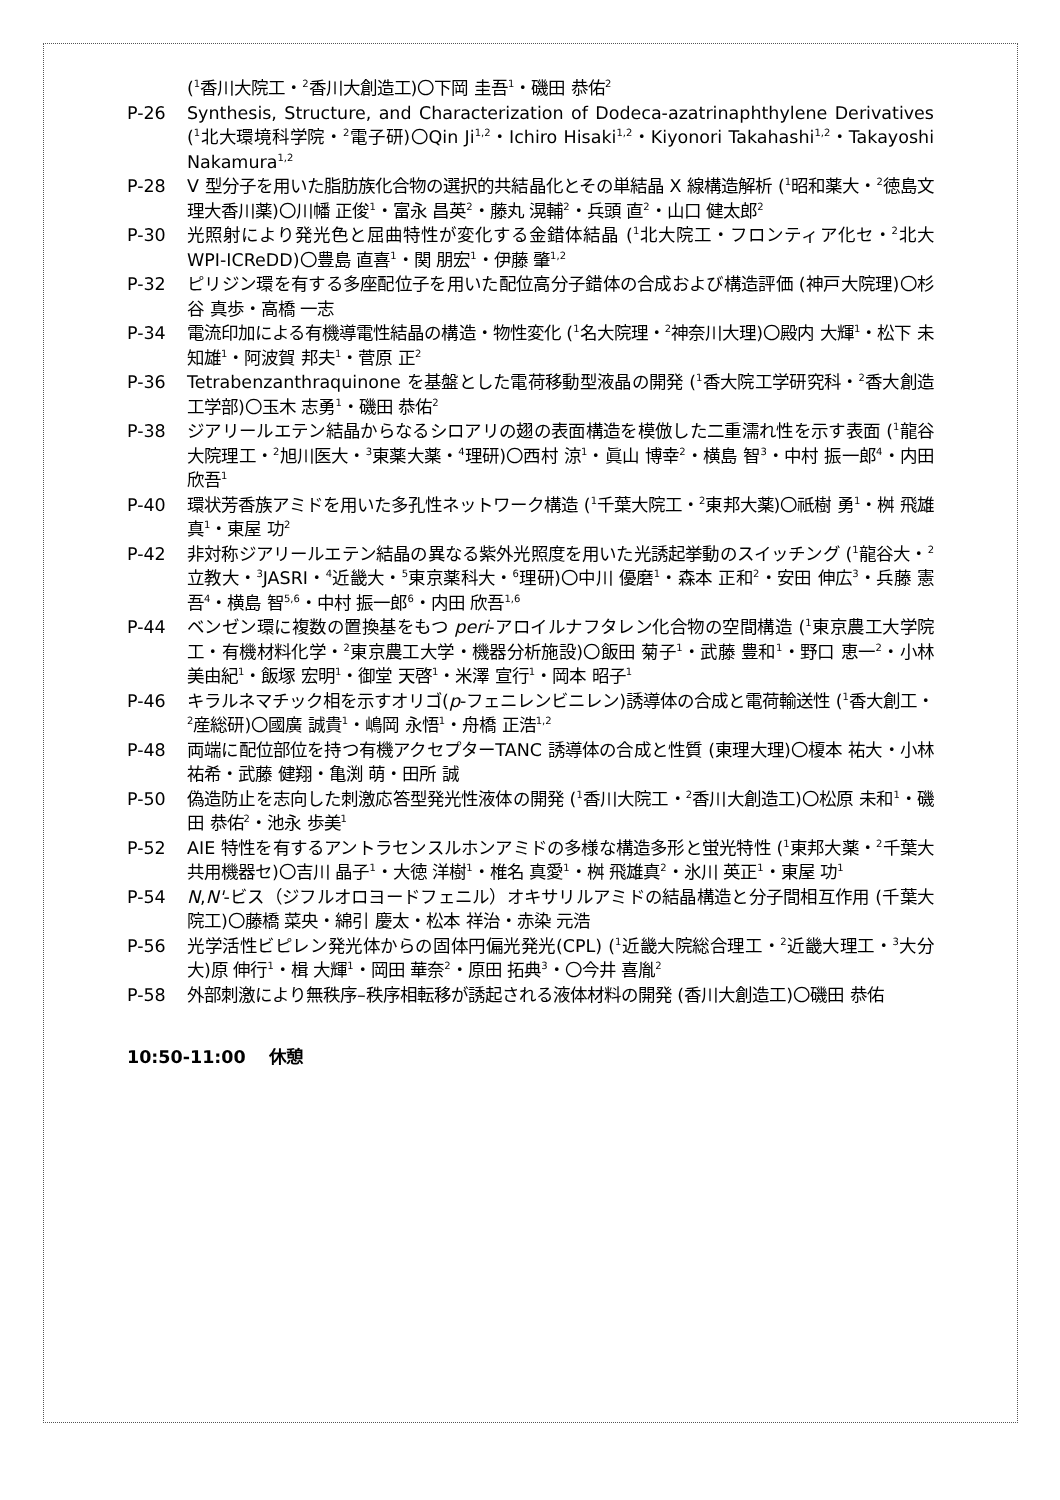(<sup>1</sup>香川大院工・<sup>2</sup>香川大創造工)〇下岡 圭吾<sup>1</sup>・磯田 恭佑<sup>2</sup>
P-26 Synthesis, Structure, and Characterization of Dodeca-azatrinaphthylene Derivatives (<sup>1</sup>北大環境科学院・<sup>2</sup>電子研)〇Qin Ji<sup>1,2</sup>・Ichiro Hisaki<sup>1,2</sup>・Kiyonori Takahashi<sup>1,2</sup>・Takayoshi Nakamura<sup>1,2</sup>
P-28 V 型分子を用いた脂肪族化合物の選択的共結晶化とその単結晶 X 線構造解析 (<sup>1</sup>昭和薬大・<sup>2</sup>徳島文理大香川薬)〇川幡 正俊<sup>1</sup>・富永 昌英<sup>2</sup>・藤丸 滉輔<sup>2</sup>・兵頭 直<sup>2</sup>・山口 健太郎<sup>2</sup>
P-30 光照射により発光色と屈曲特性が変化する金錯体結晶 (<sup>1</sup>北大院工・フロンティア化セ・<sup>2</sup>北大 WPI-ICReDD)〇豊島 直喜<sup>1</sup>・関 朋宏<sup>1</sup>・伊藤 肇<sup>1,2</sup>
P-32 ピリジン環を有する多座配位子を用いた配位高分子錯体の合成および構造評価 (神戸大院理)〇杉谷 真歩・高橋 一志
P-34 電流印加による有機導電性結晶の構造・物性変化 (<sup>1</sup>名大院理・<sup>2</sup>神奈川大理)〇殿内 大輝<sup>1</sup>・松下 未知雄<sup>1</sup>・阿波賀 邦夫<sup>1</sup>・菅原 正<sup>2</sup>
P-36 Tetrabenzanthraquinone を基盤とした電荷移動型液晶の開発 (<sup>1</sup>香大院工学研究科・<sup>2</sup>香大創造工学部)〇玉木 志勇<sup>1</sup>・磯田 恭佑<sup>2</sup>
P-38 ジアリールエテン結晶からなるシロアリの翅の表面構造を模倣した二重濡れ性を示す表面 (<sup>1</sup>龍谷大院理工・<sup>2</sup>旭川医大・<sup>3</sup>東薬大薬・<sup>4</sup>理研)〇西村 涼<sup>1</sup>・眞山 博幸<sup>2</sup>・横島 智<sup>3</sup>・中村 振一郎<sup>4</sup>・内田 欣吾<sup>1</sup>
P-40 環状芳香族アミドを用いた多孔性ネットワーク構造 (<sup>1</sup>千葉大院工・<sup>2</sup>東邦大薬)〇祇樹 勇<sup>1</sup>・桝 飛雄真<sup>1</sup>・東屋 功<sup>2</sup>
P-42 非対称ジアリールエテン結晶の異なる紫外光照度を用いた光誘起挙動のスイッチング (<sup>1</sup>龍谷大・<sup>2</sup>立教大・<sup>3</sup>JASRI・<sup>4</sup>近畿大・<sup>5</sup>東京薬科大・<sup>6</sup>理研)〇中川 優磨<sup>1</sup>・森本 正和<sup>2</sup>・安田 伸広<sup>3</sup>・兵藤 憲吾<sup>4</sup>・横島 智<sup>5,6</sup>・中村 振一郎<sup>6</sup>・内田 欣吾<sup>1,6</sup>
P-44 ベンゼン環に複数の置換基をもつ peri-アロイルナフタレン化合物の空間構造 (<sup>1</sup>東京農工大学院工・有機材料化学・<sup>2</sup>東京農工大学・機器分析施設)〇飯田 菊子<sup>1</sup>・武藤 豊和<sup>1</sup>・野口 恵一<sup>2</sup>・小林 美由紀<sup>1</sup>・飯塚 宏明<sup>1</sup>・御堂 天啓<sup>1</sup>・米澤 宣行<sup>1</sup>・岡本 昭子<sup>1</sup>
P-46 キラルネマチック相を示すオリゴ(p-フェニレンビニレン)誘導体の合成と電荷輸送性 (<sup>1</sup>香大創工・<sup>2</sup>産総研)〇國廣 誠貴<sup>1</sup>・嶋岡 永悟<sup>1</sup>・舟橋 正浩<sup>1,2</sup>
P-48 両端に配位部位を持つ有機アクセプターTANC 誘導体の合成と性質 (東理大理)〇榎本 祐大・小林 祐希・武藤 健翔・亀渕 萌・田所 誠
P-50 偽造防止を志向した刺激応答型発光性液体の開発 (<sup>1</sup>香川大院工・<sup>2</sup>香川大創造工)〇松原 未和<sup>1</sup>・磯田 恭佑<sup>2</sup>・池永 歩美<sup>1</sup>
P-52 AIE 特性を有するアントラセンスルホンアミドの多様な構造多形と蛍光特性 (<sup>1</sup>東邦大薬・<sup>2</sup>千葉大共用機器セ)〇吉川 晶子<sup>1</sup>・大徳 洋樹<sup>1</sup>・椎名 真愛<sup>1</sup>・桝 飛雄真<sup>2</sup>・氷川 英正<sup>1</sup>・東屋 功<sup>1</sup>
P-54 N,N'-ビス（ジフルオロヨードフェニル）オキサリルアミドの結晶構造と分子間相互作用 (千葉大院工)〇藤橋 菜央・綿引 慶太・松本 祥治・赤染 元浩
P-56 光学活性ビピレン発光体からの固体円偏光発光(CPL) (<sup>1</sup>近畿大院総合理工・<sup>2</sup>近畿大理工・<sup>3</sup>大分大)原 伸行<sup>1</sup>・楫 大輝<sup>1</sup>・岡田 華奈<sup>2</sup>・原田 拓典<sup>3</sup>・〇今井 喜胤<sup>2</sup>
P-58 外部刺激により無秩序–秩序相転移が誘起される液体材料の開発 (香川大創造工)〇磯田 恭佑
10:50-11:00　 休憩